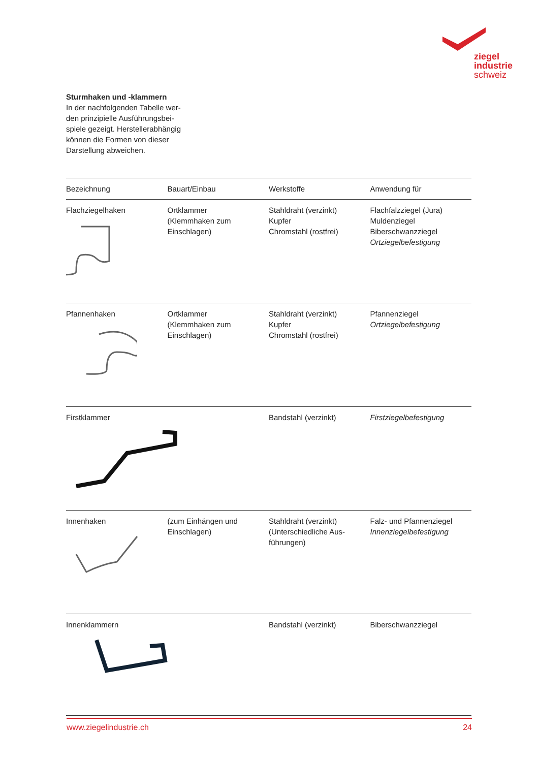ziegel
industrie
schweiz
Sturmhaken und -klammern
In der nachfolgenden Tabelle wer-
den prinzipielle Ausführungsbei-
spiele gezeigt. Herstellerabhängig
können die Formen von dieser
Darstellung abweichen.
| Bezeichnung | Bauart/Einbau | Werkstoffe | Anwendung für |
| --- | --- | --- | --- |
| Flachziegelhaken | Ortklammer (Klemmhaken zum Einschlagen) | Stahldraht (verzinkt) Kupfer Chromstahl (rostfrei) | Flachfalzziegel (Jura) Muldenziegel Biberschwanzziegel Ortziegelbefestigung |
| Pfannenhaken | Ortklammer (Klemmhaken zum Einschlagen) | Stahldraht (verzinkt) Kupfer Chromstahl (rostfrei) | Pfannenziegel Ortziegelbefestigung |
| Firstklammer | | Bandstahl (verzinkt) | Firstziegelbefestigung |
| Innenhaken | (zum Einhängen und Einschlagen) | Stahldraht (verzinkt) (Unterschiedliche Aus- führungen) | Falz- und Pfannenziegel Innenziegelbefestigung |
| Innenklammern | | Bandstahl (verzinkt) | Biberschwanzziegel |
www.ziegelindustrie.ch 24